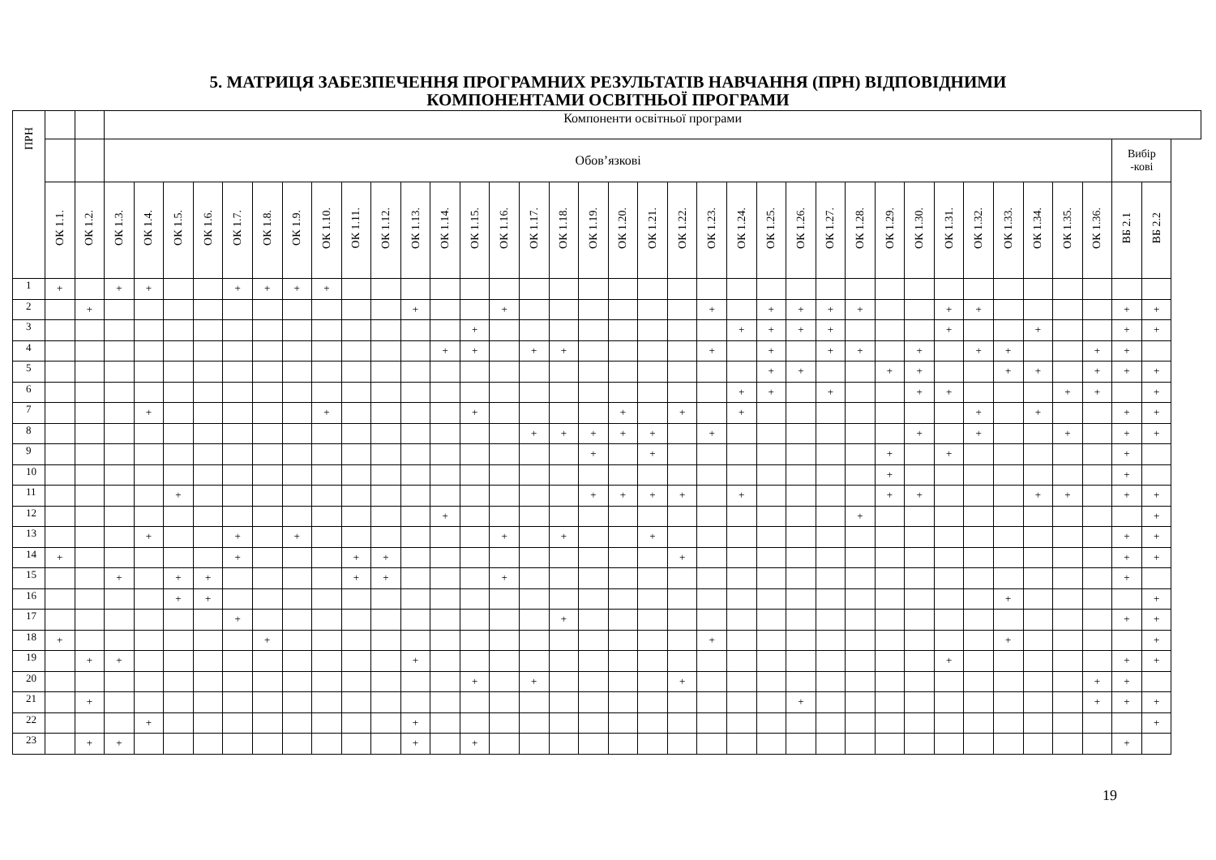5. МАТРИЦЯ ЗАБЕЗПЕЧЕННЯ ПРОГРАМНИХ РЕЗУЛЬТАТІВ НАВЧАННЯ (ПРН) ВІДПОВІДНИМИ
КОМПОНЕНТАМИ ОСВІТНЬОЇ ПРОГРАМИ
| ПРН | | | Компоненти освітньої програми | | | | | | | | | | | | | | | | | | | | | | | | | | | | | | | | | | | |
| --- | --- | --- | --- | --- | --- | --- | --- | --- | --- | --- | --- | --- | --- | --- | --- | --- | --- | --- | --- | --- | --- | --- | --- | --- | --- | --- | --- | --- | --- | --- | --- | --- | --- | --- | --- | --- | --- | --- |
| | | | Обов’язкові | | | | | | | | | | | | | | | | | | | | | | | | | | | | | | | | | | Вибір -кові | |
| | ОК 1.1. | ОК 1.2. | ОК 1.3. | ОК 1.4. | ОК 1.5. | ОК 1.6. | ОК 1.7. | ОК 1.8. | ОК 1.9. | ОК 1.10. | ОК 1.11. | ОК 1.12. | ОК 1.13. | ОК 1.14. | ОК 1.15. | ОК 1.16. | ОК 1.17. | ОК 1.18. | ОК 1.19. | ОК 1.20. | ОК 1.21. | ОК 1.22. | ОК 1.23. | ОК 1.24. | ОК 1.25. | ОК 1.26. | ОК 1.27. | ОК 1.28. | ОК 1.29. | ОК 1.30. | ОК 1.31. | ОК 1.32. | ОК 1.33. | ОК 1.34. | ОК 1.35. | ОК 1.36. | ВБ 2.1 | ВБ 2.2 |
| 1 | + | | + | + | | | + | + | + | + | | | | | | | | | | | | | | | | | | | | | | | | | | | | |
| 2 | | + | | | | | | | | | | | + | | | + | | | | | | | + | | + | + | + | + | | | + | + | | | | | + | + |
| 3 | | | | | | | | | | | | | | | + | | | | | | | | | + | + | + | + | | | | + | | | + | | | + | + |
| 4 | | | | | | | | | | | | | | + | + | | + | + | | | | | + | | + | | + | + | | + | | + | + | | | + | + | |
| 5 | | | | | | | | | | | | | | | | | | | | | | | | | + | + | | | + | + | | | + | + | | + | + | + |
| 6 | | | | | | | | | | | | | | | | | | | | | | | | + | + | | + | | | + | + | | | | + | + | | + |
| 7 | | | | + | | | | | | + | | | | | + | | | | | + | | + | | + | | | | | | | | + | | + | | | + | + |
| 8 | | | | | | | | | | | | | | | | | + | + | + | + | + | | + | | | | | | | + | | + | | | + | | + | + |
| 9 | | | | | | | | | | | | | | | | | | | + | | + | | | | | | | | + | | + | | | | | | + | |
| 10 | | | | | | | | | | | | | | | | | | | | | | | | | | | | | + | | | | | | | | + | |
| 11 | | | | | + | | | | | | | | | | | | | | + | + | + | + | | + | | | | | + | + | | | | + | + | | + | + |
| 12 | | | | | | | | | | | | | | + | | | | | | | | | | | | | | + | | | | | | | | | | + |
| 13 | | | | + | | | + | | + | | | | | | | + | | + | | | + | | | | | | | | | | | | | | | | + | + |
| 14 | + | | | | | | + | | | | + | + | | | | | | | | | | + | | | | | | | | | | | | | | | + | + |
| 15 | | | + | | + | + | | | | | + | + | | | | + | | | | | | | | | | | | | | | | | | | | | + | |
| 16 | | | | | + | + | | | | | | | | | | | | | | | | | | | | | | | | | | | + | | | | | + |
| 17 | | | | | | | + | | | | | | | | | | | + | | | | | | | | | | | | | | | | | | | + | + |
| 18 | + | | | | | | | + | | | | | | | | | | | | | | | + | | | | | | | | | | + | | | | | + |
| 19 | | + | + | | | | | | | | | | + | | | | | | | | | | | | | | | | | | + | | | | | | + | + |
| 20 | | | | | | | | | | | | | | | + | | + | | | | | + | | | | | | | | | | | | | | + | + | |
| 21 | | + | | | | | | | | | | | | | | | | | | | | | | | | + | | | | | | | | | | + | + | + |
| 22 | | | | + | | | | | | | | | + | | | | | | | | | | | | | | | | | | | | | | | | | + |
| 23 | | + | + | | | | | | | | | | + | | + | | | | | | | | | | | | | | | | | | | | | | + | |
19